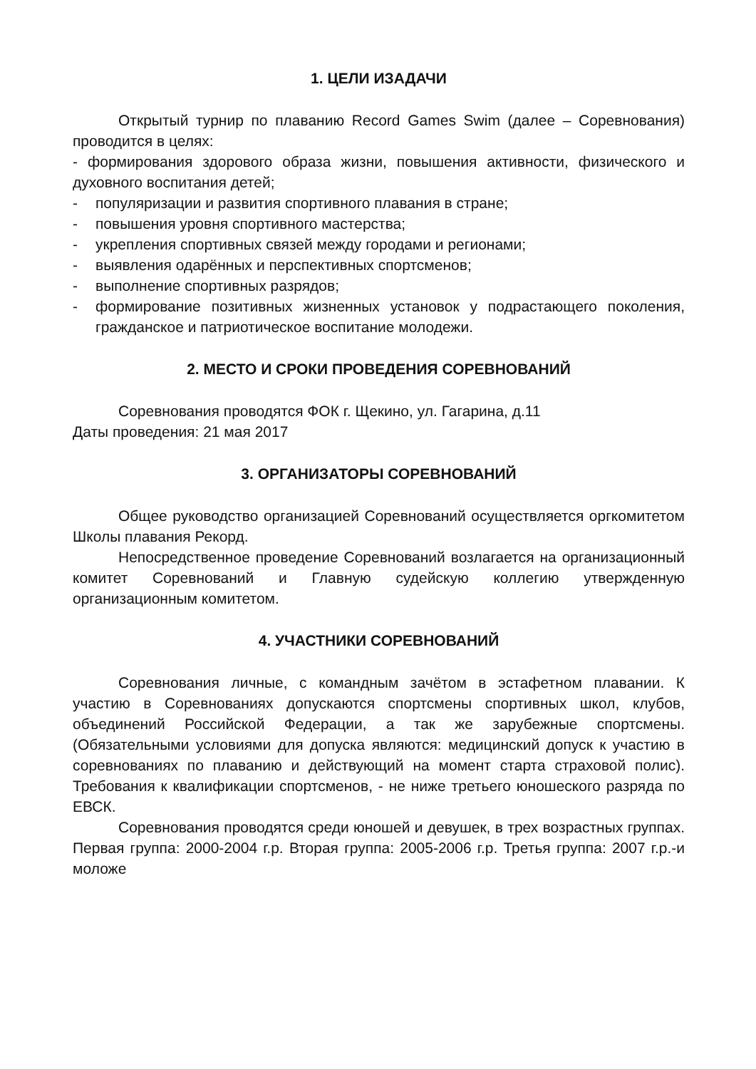1. ЦЕЛИ ИЗАДАЧИ
Открытый турнир по плаванию Record Games Swim (далее – Соревнования) проводится в целях:
- формирования здорового образа жизни, повышения активности, физического и духовного воспитания детей;
- популяризации и развития спортивного плавания в стране;
- повышения уровня спортивного мастерства;
- укрепления спортивных связей между городами и регионами;
- выявления одарённых и перспективных спортсменов;
- выполнение спортивных разрядов;
- формирование позитивных жизненных установок у подрастающего поколения, гражданское и патриотическое воспитание молодежи.
2. МЕСТО И СРОКИ ПРОВЕДЕНИЯ СОРЕВНОВАНИЙ
Соревнования проводятся ФОК г. Щекино, ул. Гагарина, д.11
Даты проведения: 21 мая 2017
3. ОРГАНИЗАТОРЫ СОРЕВНОВАНИЙ
Общее руководство организацией Соревнований осуществляется оргкомитетом Школы плавания Рекорд.
Непосредственное проведение Соревнований возлагается на организационный комитет Соревнований и Главную судейскую коллегию утвержденную организационным комитетом.
4. УЧАСТНИКИ СОРЕВНОВАНИЙ
Соревнования личные, с командным зачётом в эстафетном плавании. К участию в Соревнованиях допускаются спортсмены спортивных школ, клубов, объединений Российской Федерации, а так же зарубежные спортсмены. (Обязательными условиями для допуска являются: медицинский допуск к участию в соревнованиях по плаванию и действующий на момент старта страховой полис). Требования к квалификации спортсменов, - не ниже третьего юношеского разряда по ЕВСК.
Соревнования проводятся среди юношей и девушек, в трех возрастных группах. Первая группа: 2000-2004 г.р. Вторая группа: 2005-2006 г.р. Третья группа: 2007 г.р.-и моложе